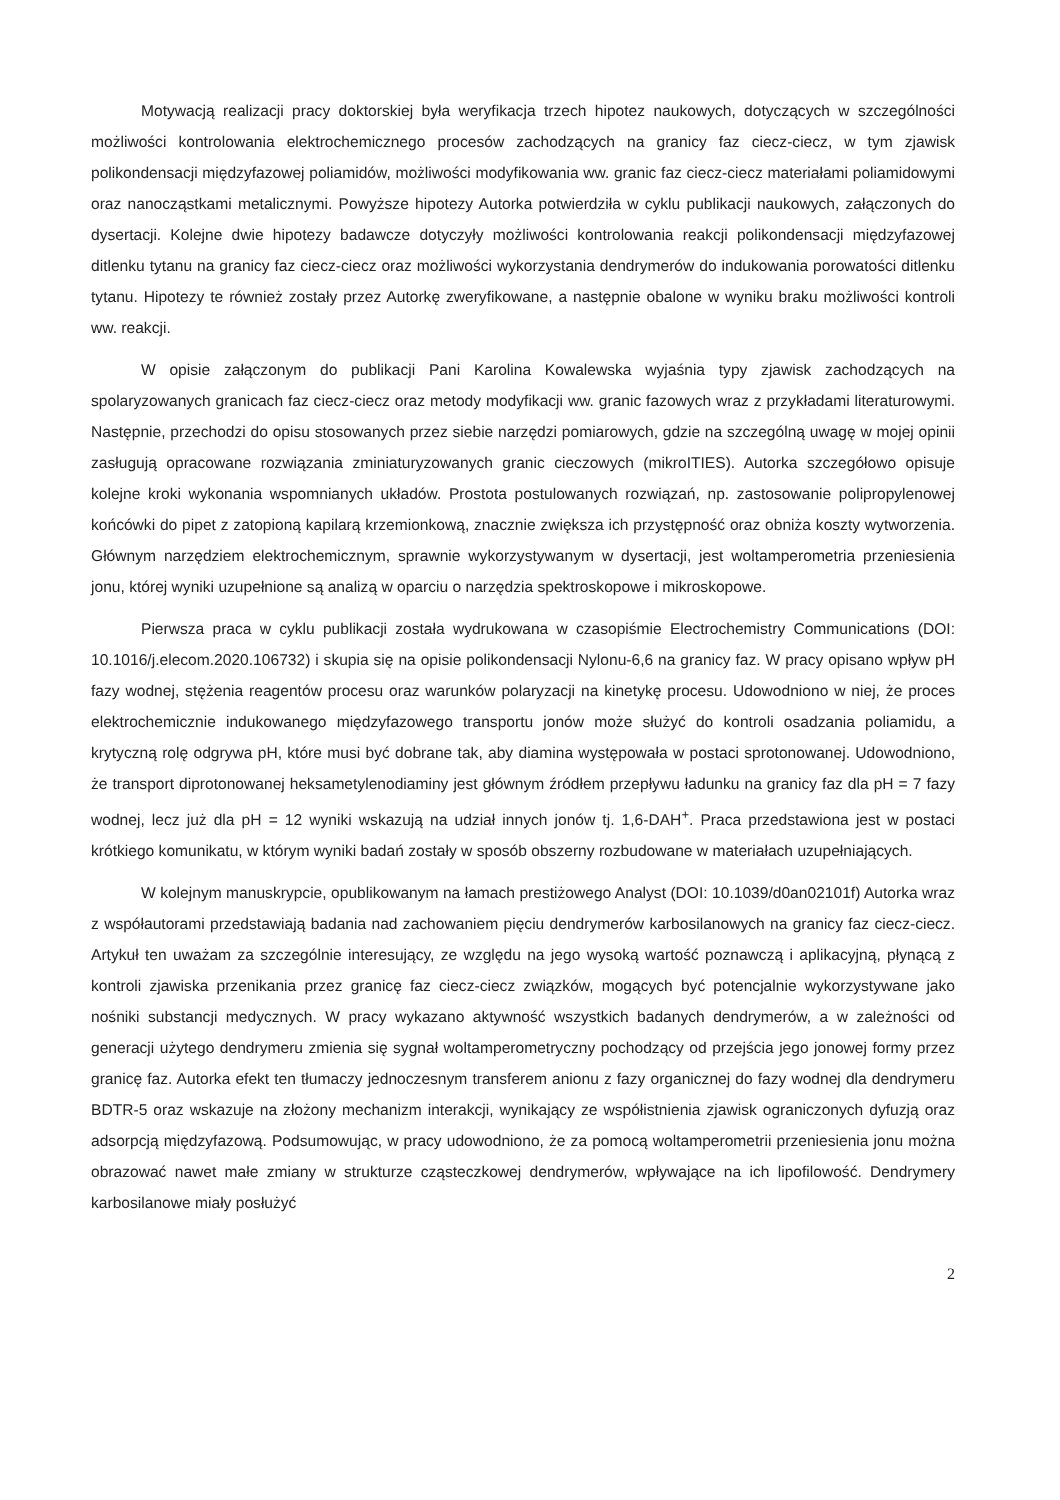Motywacją realizacji pracy doktorskiej była weryfikacja trzech hipotez naukowych, dotyczących w szczególności możliwości kontrolowania elektrochemicznego procesów zachodzących na granicy faz ciecz-ciecz, w tym zjawisk polikondensacji międzyfazowej poliamidów, możliwości modyfikowania ww. granic faz ciecz-ciecz materiałami poliamidowymi oraz nanocząstkami metalicznymi. Powyższe hipotezy Autorka potwierdziła w cyklu publikacji naukowych, załączonych do dysertacji. Kolejne dwie hipotezy badawcze dotyczyły możliwości kontrolowania reakcji polikondensacji międzyfazowej ditlenku tytanu na granicy faz ciecz-ciecz oraz możliwości wykorzystania dendrymerów do indukowania porowatości ditlenku tytanu. Hipotezy te również zostały przez Autorkę zweryfikowane, a następnie obalone w wyniku braku możliwości kontroli ww. reakcji.
W opisie załączonym do publikacji Pani Karolina Kowalewska wyjaśnia typy zjawisk zachodzących na spolaryzowanych granicach faz ciecz-ciecz oraz metody modyfikacji ww. granic fazowych wraz z przykładami literaturowymi. Następnie, przechodzi do opisu stosowanych przez siebie narzędzi pomiarowych, gdzie na szczególną uwagę w mojej opinii zasługują opracowane rozwiązania zminiaturyzowanych granic cieczowych (mikroITIES). Autorka szczegółowo opisuje kolejne kroki wykonania wspomnianych układów. Prostota postulowanych rozwiązań, np. zastosowanie polipropylenowej końcówki do pipet z zatopioną kapilarą krzemionkową, znacznie zwiększa ich przystępność oraz obniża koszty wytworzenia. Głównym narzędziem elektrochemicznym, sprawnie wykorzystywanym w dysertacji, jest woltamperometria przeniesienia jonu, której wyniki uzupełnione są analizą w oparciu o narzędzia spektroskopowe i mikroskopowe.
Pierwsza praca w cyklu publikacji została wydrukowana w czasopiśmie Electrochemistry Communications (DOI: 10.1016/j.elecom.2020.106732) i skupia się na opisie polikondensacji Nylonu-6,6 na granicy faz. W pracy opisano wpływ pH fazy wodnej, stężenia reagentów procesu oraz warunków polaryzacji na kinetykę procesu. Udowodniono w niej, że proces elektrochemicznie indukowanego międzyfazowego transportu jonów może służyć do kontroli osadzania poliamidu, a krytyczną rolę odgrywa pH, które musi być dobrane tak, aby diamina występowała w postaci sprotonowanej. Udowodniono, że transport diprotonowanej heksametylenodiaminy jest głównym źródłem przepływu ładunku na granicy faz dla pH = 7 fazy wodnej, lecz już dla pH = 12 wyniki wskazują na udział innych jonów tj. 1,6-DAH<sup>+</sup>. Praca przedstawiona jest w postaci krótkiego komunikatu, w którym wyniki badań zostały w sposób obszerny rozbudowane w materiałach uzupełniających.
W kolejnym manuskrypcie, opublikowanym na łamach prestiżowego Analyst (DOI: 10.1039/d0an02101f) Autorka wraz z współautorami przedstawiają badania nad zachowaniem pięciu dendrymerów karbosilanowych na granicy faz ciecz-ciecz. Artykuł ten uważam za szczególnie interesujący, ze względu na jego wysoką wartość poznawczą i aplikacyjną, płynącą z kontroli zjawiska przenikania przez granicę faz ciecz-ciecz związków, mogących być potencjalnie wykorzystywane jako nośniki substancji medycznych. W pracy wykazano aktywność wszystkich badanych dendrymerów, a w zależności od generacji użytego dendrymeru zmienia się sygnał woltamperometryczny pochodzący od przejścia jego jonowej formy przez granicę faz. Autorka efekt ten tłumaczy jednoczesnym transferem anionu z fazy organicznej do fazy wodnej dla dendrymeru BDTR-5 oraz wskazuje na złożony mechanizm interakcji, wynikający ze współistnienia zjawisk ograniczonych dyfuzją oraz adsorpcją międzyfazową. Podsumowując, w pracy udowodniono, że za pomocą woltamperometrii przeniesienia jonu można obrazować nawet małe zmiany w strukturze cząsteczkowej dendrymerów, wpływające na ich lipofilowość. Dendrymery karbosilanowe miały posłużyć
2